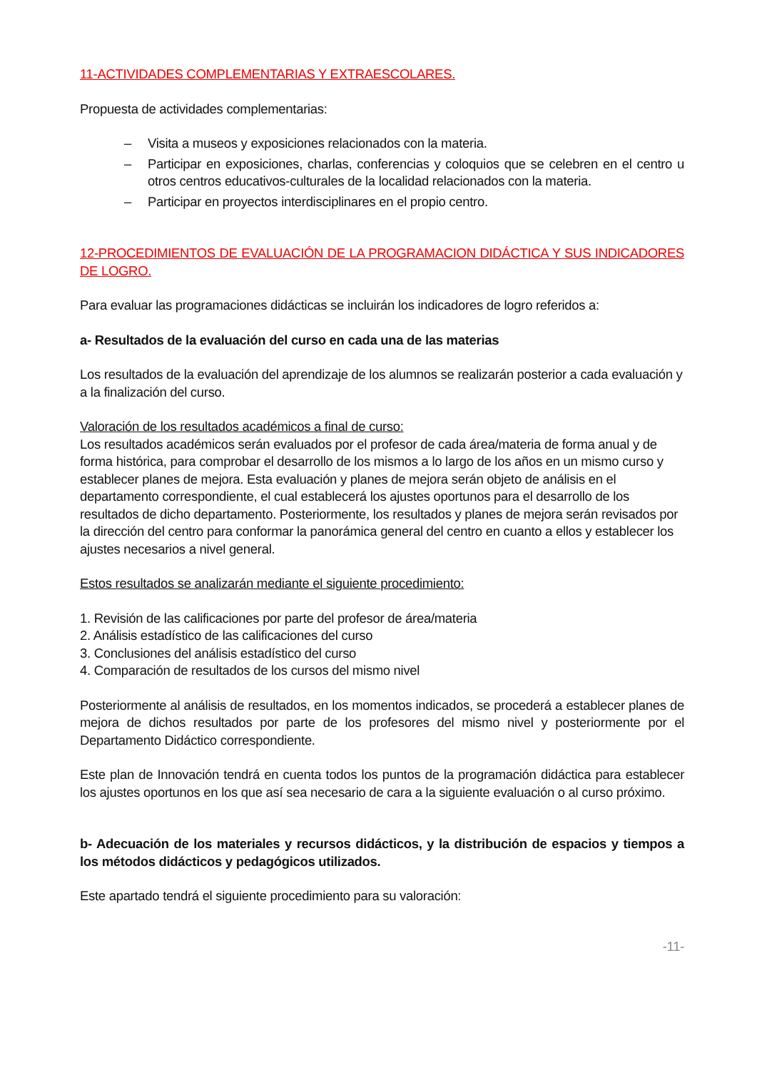11-ACTIVIDADES COMPLEMENTARIAS Y EXTRAESCOLARES.
Propuesta de actividades complementarias:
– Visita a museos y exposiciones relacionados con la materia.
– Participar en exposiciones, charlas, conferencias y coloquios que se celebren en el centro u otros centros educativos-culturales de la localidad relacionados con la materia.
– Participar en proyectos interdisciplinares en el propio centro.
12-PROCEDIMIENTOS DE EVALUACIÓN DE LA PROGRAMACION DIDÁCTICA Y SUS INDICADORES DE LOGRO.
Para evaluar las programaciones didácticas se incluirán los indicadores de logro referidos a:
a- Resultados de la evaluación del curso en cada una de las materias
Los resultados de la evaluación del aprendizaje de los alumnos se realizarán posterior a cada evaluación y a la finalización del curso.
Valoración de los resultados académicos a final de curso:
Los resultados académicos serán evaluados por el profesor de cada área/materia de forma anual y de forma histórica, para comprobar el desarrollo de los mismos a lo largo de los años en un mismo curso y establecer planes de mejora. Esta evaluación y planes de mejora serán objeto de análisis en el departamento correspondiente, el cual establecerá los ajustes oportunos para el desarrollo de los resultados de dicho departamento. Posteriormente, los resultados y planes de mejora serán revisados por la dirección del centro para conformar la panorámica general del centro en cuanto a ellos y establecer los ajustes necesarios a nivel general.
Estos resultados se analizarán mediante el siguiente procedimiento:
1. Revisión de las calificaciones por parte del profesor de área/materia
2. Análisis estadístico de las calificaciones del curso
3. Conclusiones del análisis estadístico del curso
4. Comparación de resultados de los cursos del mismo nivel
Posteriormente al análisis de resultados, en los momentos indicados, se procederá a establecer planes de mejora de dichos resultados por parte de los profesores del mismo nivel y posteriormente por el Departamento Didáctico correspondiente.
Este plan de Innovación tendrá en cuenta todos los puntos de la programación didáctica para establecer los ajustes oportunos en los que así sea necesario de cara a la siguiente evaluación o al curso próximo.
b- Adecuación de los materiales y recursos didácticos, y la distribución de espacios y tiempos a los métodos didácticos y pedagógicos utilizados.
Este apartado tendrá el siguiente procedimiento para su valoración:
-11-